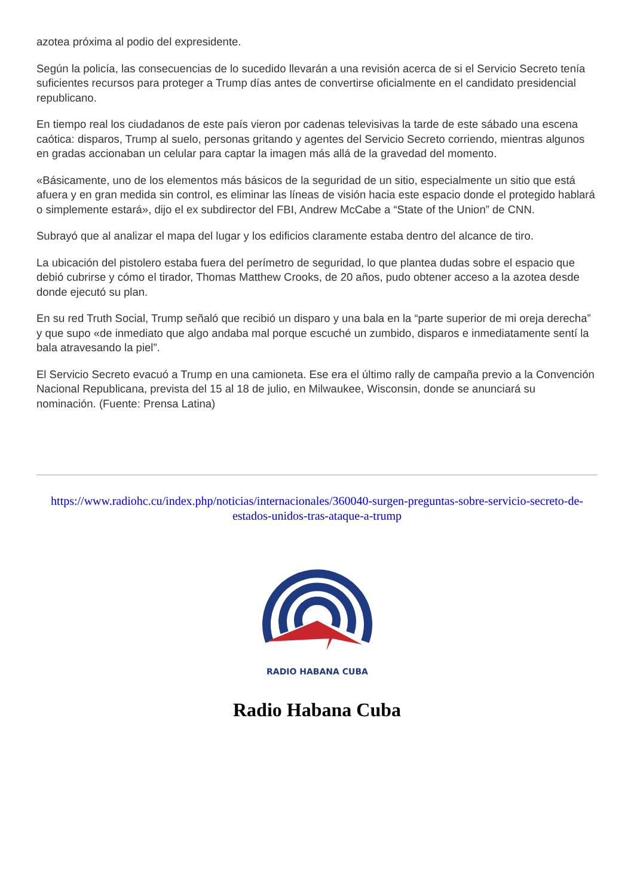azotea próxima al podio del expresidente.
Según la policía, las consecuencias de lo sucedido llevarán a una revisión acerca de si el Servicio Secreto tenía suficientes recursos para proteger a Trump días antes de convertirse oficialmente en el candidato presidencial republicano.
En tiempo real los ciudadanos de este país vieron por cadenas televisivas la tarde de este sábado una escena caótica: disparos, Trump al suelo, personas gritando y agentes del Servicio Secreto corriendo, mientras algunos en gradas accionaban un celular para captar la imagen más allá de la gravedad del momento.
«Básicamente, uno de los elementos más básicos de la seguridad de un sitio, especialmente un sitio que está afuera y en gran medida sin control, es eliminar las líneas de visión hacia este espacio donde el protegido hablará o simplemente estará», dijo el ex subdirector del FBI, Andrew McCabe a “State of the Union” de CNN.
Subrayó que al analizar el mapa del lugar y los edificios claramente estaba dentro del alcance de tiro.
La ubicación del pistolero estaba fuera del perímetro de seguridad, lo que plantea dudas sobre el espacio que debió cubrirse y cómo el tirador, Thomas Matthew Crooks, de 20 años, pudo obtener acceso a la azotea desde donde ejecutó su plan.
En su red Truth Social, Trump señaló que recibió un disparo y una bala en la “parte superior de mi oreja derecha” y que supo «de inmediato que algo andaba mal porque escuché un zumbido, disparos e inmediatamente sentí la bala atravesando la piel”.
El Servicio Secreto evacuó a Trump en una camioneta. Ese era el último rally de campaña previo a la Convención Nacional Republicana, prevista del 15 al 18 de julio, en Milwaukee, Wisconsin, donde se anunciará su nominación. (Fuente: Prensa Latina)
https://www.radiohc.cu/index.php/noticias/internacionales/360040-surgen-preguntas-sobre-servicio-secreto-de-estados-unidos-tras-ataque-a-trump
RADIO HABANA CUBA
Radio Habana Cuba